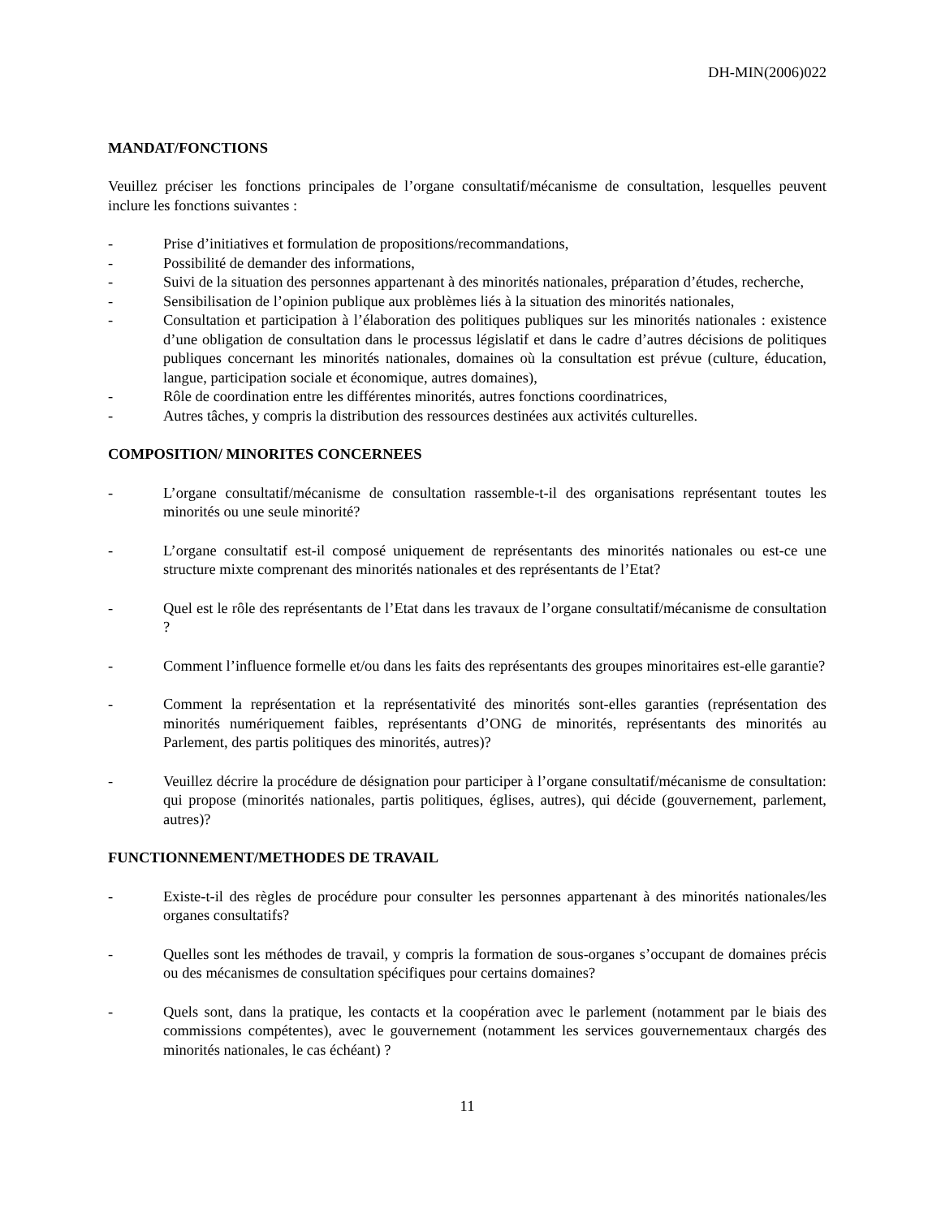DH-MIN(2006)022
MANDAT/FONCTIONS
Veuillez préciser les fonctions principales de l’organe consultatif/mécanisme de consultation, lesquelles peuvent inclure les fonctions suivantes :
- Prise d’initiatives et formulation de propositions/recommandations,
- Possibilité de demander des informations,
- Suivi de la situation des personnes appartenant à des minorités nationales, préparation d’études, recherche,
- Sensibilisation de l’opinion publique aux problèmes liés à la situation des minorités nationales,
- Consultation et participation à l’élaboration des politiques publiques sur les minorités nationales : existence d’une obligation de consultation dans le processus législatif et dans le cadre d’autres décisions de politiques publiques concernant les minorités nationales, domaines où la consultation est prévue (culture, éducation, langue, participation sociale et économique, autres domaines),
- Rôle de coordination entre les différentes minorités, autres fonctions coordinatrices,
- Autres tâches, y compris la distribution des ressources destinées aux activités culturelles.
COMPOSITION/ MINORITES CONCERNEES
- L’organe consultatif/mécanisme de consultation rassemble-t-il des organisations représentant toutes les minorités ou une seule minorité?
- L’organe consultatif est-il composé uniquement de représentants des minorités nationales ou est-ce une structure mixte comprenant des minorités nationales et des représentants de l’Etat?
- Quel est le rôle des représentants de l’Etat dans les travaux de l’organe consultatif/mécanisme de consultation ?
- Comment l’influence formelle et/ou dans les faits des représentants des groupes minoritaires est-elle garantie?
- Comment la représentation et la représentativité des minorités sont-elles garanties (représentation des minorités numériquement faibles, représentants d’ONG de minorités, représentants des minorités au Parlement, des partis politiques des minorités, autres)?
- Veuillez décrire la procédure de désignation pour participer à l’organe consultatif/mécanisme de consultation: qui propose (minorités nationales, partis politiques, églises, autres), qui décide (gouvernement, parlement, autres)?
FUNCTIONNEMENT/METHODES DE TRAVAIL
- Existe-t-il des règles de procédure pour consulter les personnes appartenant à des minorités nationales/les organes consultatifs?
- Quelles sont les méthodes de travail, y compris la formation de sous-organes s’occupant de domaines précis ou des mécanismes de consultation spécifiques pour certains domaines?
- Quels sont, dans la pratique, les contacts et la coopération avec le parlement (notamment par le biais des commissions compétentes), avec le gouvernement (notamment les services gouvernementaux chargés des minorités nationales, le cas échéant) ?
11